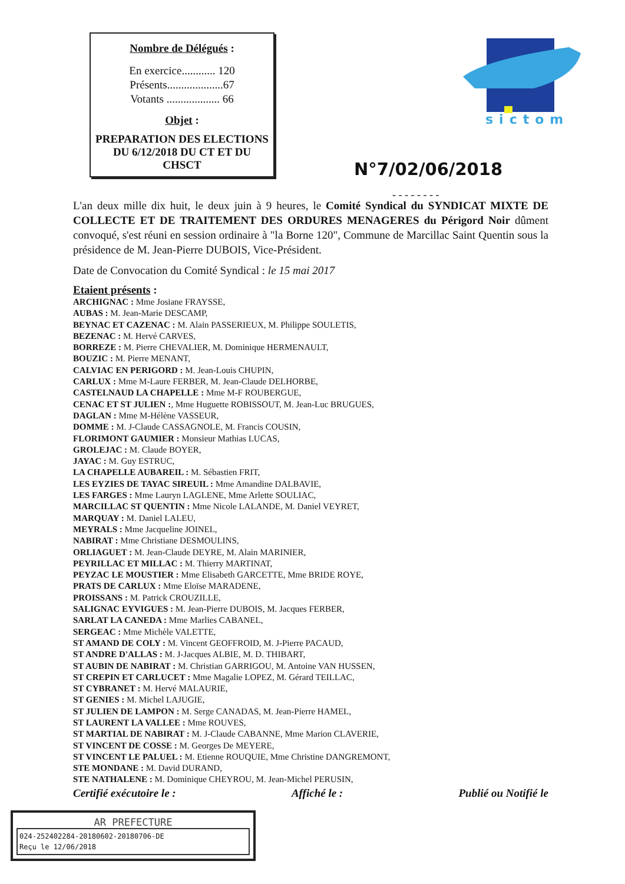Nombre de Délégués :
En exercice............ 120
Présents....................67
Votants ................... 66
Objet :
PREPARATION DES ELECTIONS DU 6/12/2018 DU CT ET DU CHSCT
sictom
N°7/02/06/2018
- - - - - - - -
L'an deux mille dix huit, le deux juin à 9 heures, le Comité Syndical du SYNDICAT MIXTE DE COLLECTE ET DE TRAITEMENT DES ORDURES MENAGERES du Périgord Noir dûment convoqué, s'est réuni en session ordinaire à "la Borne 120", Commune de Marcillac Saint Quentin sous la présidence de M. Jean-Pierre DUBOIS, Vice-Président.
Date de Convocation du Comité Syndical : le 15 mai 2017
Etaient présents :
ARCHIGNAC : Mme Josiane FRAYSSE,
AUBAS : M. Jean-Marie DESCAMP,
BEYNAC ET CAZENAC : M. Alain PASSERIEUX, M. Philippe SOULETIS,
BEZENAC : M. Hervé CARVES,
BORREZE : M. Pierre CHEVALIER, M. Dominique HERMENAULT,
BOUZIC : M. Pierre MENANT,
CALVIAC EN PERIGORD : M. Jean-Louis CHUPIN,
CARLUX : Mme M-Laure FERBER, M. Jean-Claude DELHORBE,
CASTELNAUD LA CHAPELLE : Mme M-F ROUBERGUE,
CENAC ET ST JULIEN :, Mme Huguette ROBISSOUT, M. Jean-Luc BRUGUES,
DAGLAN : Mme M-Hélène VASSEUR,
DOMME : M. J-Claude CASSAGNOLE, M. Francis COUSIN,
FLORIMONT GAUMIER : Monsieur Mathias LUCAS,
GROLEJAC : M. Claude BOYER,
JAYAC : M. Guy ESTRUC,
LA CHAPELLE AUBAREIL : M. Sébastien FRIT,
LES EYZIES DE TAYAC SIREUIL : Mme Amandine DALBAVIE,
LES FARGES : Mme Lauryn LAGLENE, Mme Arlette SOULIAC,
MARCILLAC ST QUENTIN : Mme Nicole LALANDE, M. Daniel VEYRET,
MARQUAY : M. Daniel LALEU,
MEYRALS : Mme Jacqueline JOINEL,
NABIRAT : Mme Christiane DESMOULINS,
ORLIAGUET : M. Jean-Claude DEYRE, M. Alain MARINIER,
PEYRILLAC ET MILLAC : M. Thierry MARTINAT,
PEYZAC LE MOUSTIER : Mme Elisabeth GARCETTE, Mme BRIDE ROYE,
PRATS DE CARLUX : Mme Eloïse MARADENE,
PROISSANS : M. Patrick CROUZILLE,
SALIGNAC EYVIGUES : M. Jean-Pierre DUBOIS, M. Jacques FERBER,
SARLAT LA CANEDA : Mme Marlies CABANEL,
SERGEAC : Mme Michèle VALETTE,
ST AMAND DE COLY : M. Vincent GEOFFROID, M. J-Pierre PACAUD,
ST ANDRE D'ALLAS : M. J-Jacques ALBIE, M. D. THIBART,
ST AUBIN DE NABIRAT : M. Christian GARRIGOU, M. Antoine VAN HUSSEN,
ST CREPIN ET CARLUCET : Mme Magalie LOPEZ, M. Gérard TEILLAC,
ST CYBRANET : M. Hervé MALAURIE,
ST GENIES : M. Michel LAJUGIE,
ST JULIEN DE LAMPON : M. Serge CANADAS, M. Jean-Pierre HAMEL,
ST LAURENT LA VALLEE : Mme ROUVES,
ST MARTIAL DE NABIRAT : M. J-Claude CABANNE, Mme Marion CLAVERIE,
ST VINCENT DE COSSE : M. Georges De MEYERE,
ST VINCENT LE PALUEL : M. Etienne ROUQUIE, Mme Christine DANGREMONT,
STE MONDANE : M. David DURAND,
STE NATHALENE : M. Dominique CHEYROU, M. Jean-Michel PERUSIN,
Certifié exécutoire le : Affiché le : Publié ou Notifié le
AR PREFECTURE
024-252402284-20180602-20180706-DE
Reçu le 12/06/2018